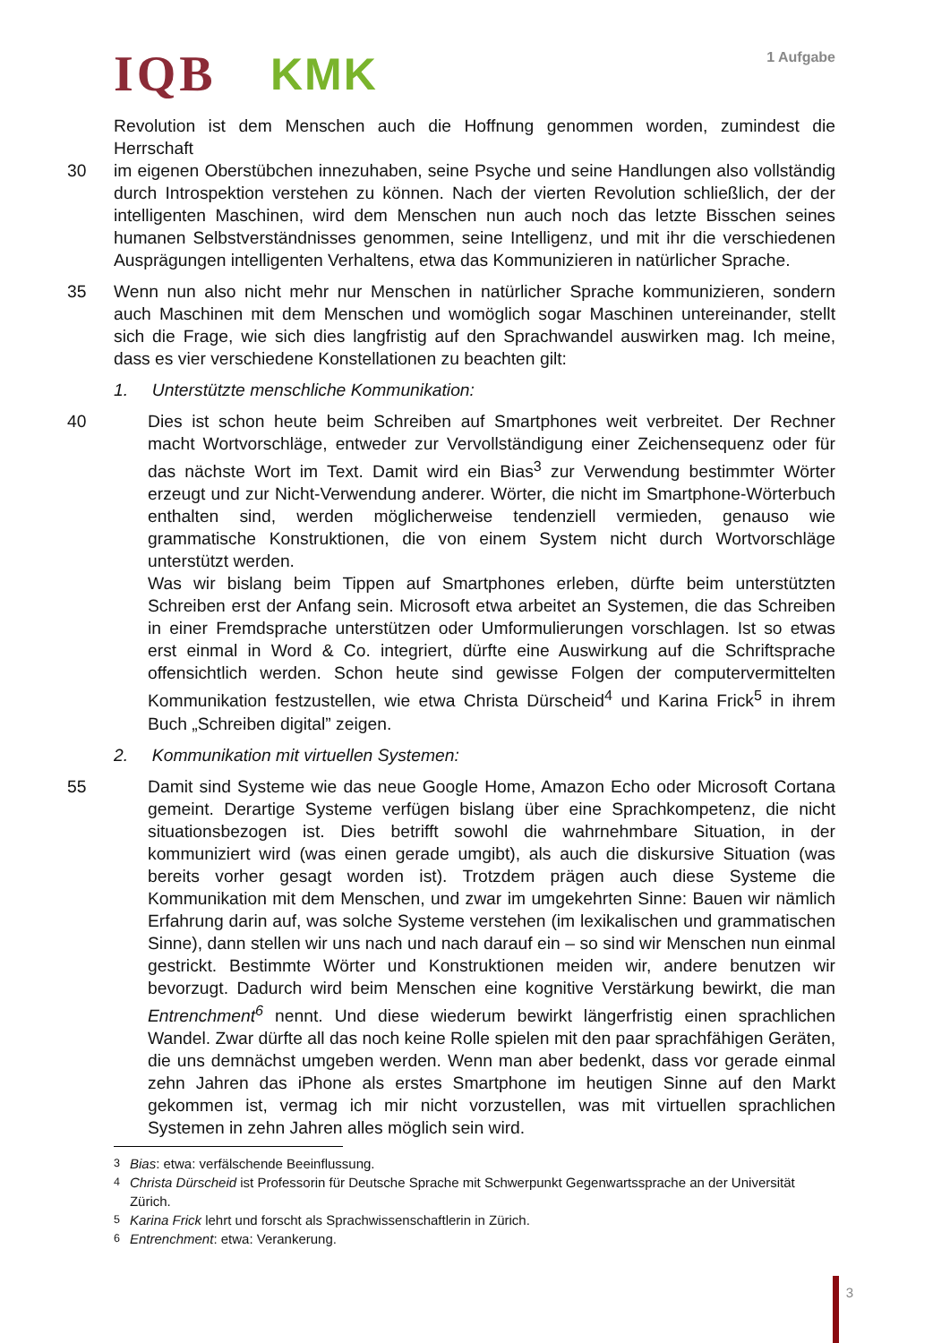IQB KMK 1 Aufgabe
Revolution ist dem Menschen auch die Hoffnung genommen worden, zumindest die Herrschaft
30 im eigenen Oberstübchen innezuhaben, seine Psyche und seine Handlungen also vollständig durch Introspektion verstehen zu können. Nach der vierten Revolution schließlich, der der intelligenten Maschinen, wird dem Menschen nun auch noch das letzte Bisschen seines humanen Selbstverständnisses genommen, seine Intelligenz, und mit ihr die verschiedenen Ausprägungen intelligenten Verhaltens, etwa das Kommunizieren in natürlicher Sprache.
35 Wenn nun also nicht mehr nur Menschen in natürlicher Sprache kommunizieren, sondern auch Maschinen mit dem Menschen und womöglich sogar Maschinen untereinander, stellt sich die Frage, wie sich dies langfristig auf den Sprachwandel auswirken mag. Ich meine, dass es vier verschiedene Konstellationen zu beachten gilt:
1. Unterstützte menschliche Kommunikation:
40 Dies ist schon heute beim Schreiben auf Smartphones weit verbreitet. Der Rechner macht Wortvorschläge, entweder zur Vervollständigung einer Zeichensequenz oder für das nächste Wort im Text. Damit wird ein Bias<sup>3</sup> zur Verwendung bestimmter Wörter erzeugt und zur Nicht-Verwendung anderer. Wörter, die nicht im Smartphone-Wörterbuch enthalten sind, werden möglicherweise tendenziell vermieden, genauso wie grammatische Konstruktionen, die von einem System nicht durch Wortvorschläge unterstützt werden.
Was wir bislang beim Tippen auf Smartphones erleben, dürfte beim unterstützten Schreiben erst der Anfang sein. Microsoft etwa arbeitet an Systemen, die das Schreiben in einer Fremdsprache unterstützen oder Umformulierungen vorschlagen. Ist so etwas erst einmal in Word & Co. integriert, dürfte eine Auswirkung auf die Schriftsprache offensichtlich werden. Schon heute sind gewisse Folgen der computervermittelten Kommunikation festzustellen, wie etwa Christa Dürscheid<sup>4</sup> und Karina Frick<sup>5</sup> in ihrem Buch „Schreiben digital” zeigen.
2. Kommunikation mit virtuellen Systemen:
55 Damit sind Systeme wie das neue Google Home, Amazon Echo oder Microsoft Cortana gemeint. Derartige Systeme verfügen bislang über eine Sprachkompetenz, die nicht situationsbezogen ist. Dies betrifft sowohl die wahrnehmbare Situation, in der kommuniziert wird (was einen gerade umgibt), als auch die diskursive Situation (was bereits vorher gesagt worden ist). Trotzdem prägen auch diese Systeme die Kommunikation mit dem Menschen, und zwar im umgekehrten Sinne: Bauen wir nämlich Erfahrung darin auf, was solche Systeme verstehen (im lexikalischen und grammatischen Sinne), dann stellen wir uns nach und nach darauf ein – so sind wir Menschen nun einmal gestrickt. Bestimmte Wörter und Konstruktionen meiden wir, andere benutzen wir bevorzugt. Dadurch wird beim Menschen eine kognitive Verstärkung bewirkt, die man Entrenchment<sup>6</sup> nennt. Und diese wiederum bewirkt längerfristig einen sprachlichen Wandel. Zwar dürfte all das noch keine Rolle spielen mit den paar sprachfähigen Geräten, die uns demnächst umgeben werden. Wenn man aber bedenkt, dass vor gerade einmal zehn Jahren das iPhone als erstes Smartphone im heutigen Sinne auf den Markt gekommen ist, vermag ich mir nicht vorzustellen, was mit virtuellen sprachlichen Systemen in zehn Jahren alles möglich sein wird.
<sup>3</sup> Bias: etwa: verfälschende Beeinflussung.
<sup>4</sup> Christa Dürscheid ist Professorin für Deutsche Sprache mit Schwerpunkt Gegenwartssprache an der Universität Zürich.
<sup>5</sup> Karina Frick lehrt und forscht als Sprachwissenschaftlerin in Zürich.
<sup>6</sup> Entrenchment: etwa: Verankerung.
3